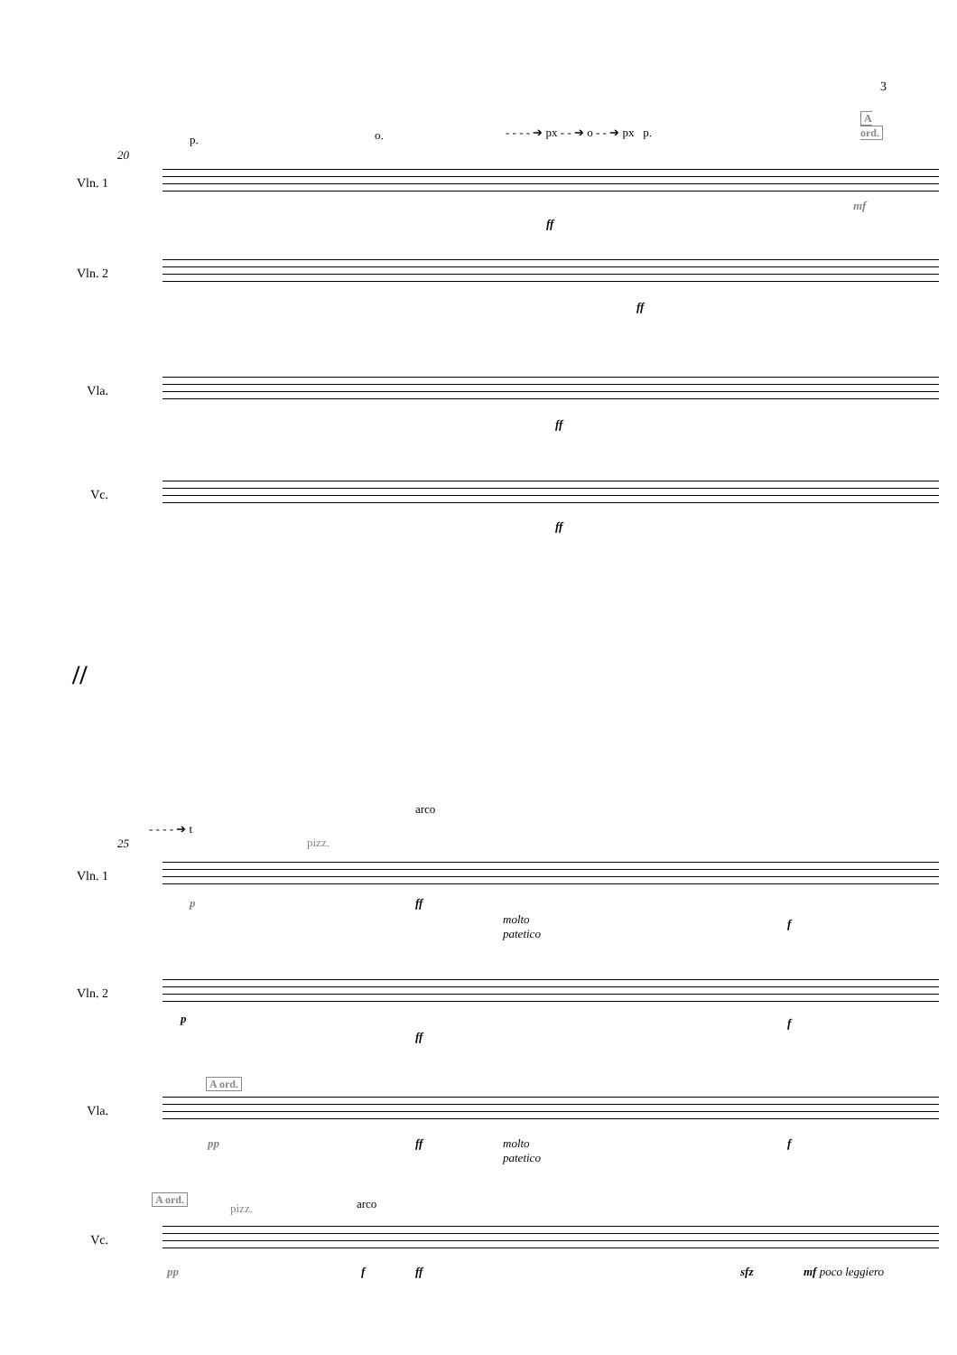3
p. o.
- - - - ➔ px - - ➔ o - - ➔ px p.
A ord.
20
Vln. 1
ff
mf
Vln. 2
ff
Vla.
ff
Vc.
ff
//
arco
pizz.
- - - - ➔ t
25
Vln. 1
p ff
molto
patetico
f
Vln. 2
p
ff
f
A ord.
Vla.
pp ff
molto
patetico
f
A ord.
pizz. arco
Vc.
pp f ff sfz mf poco leggiero